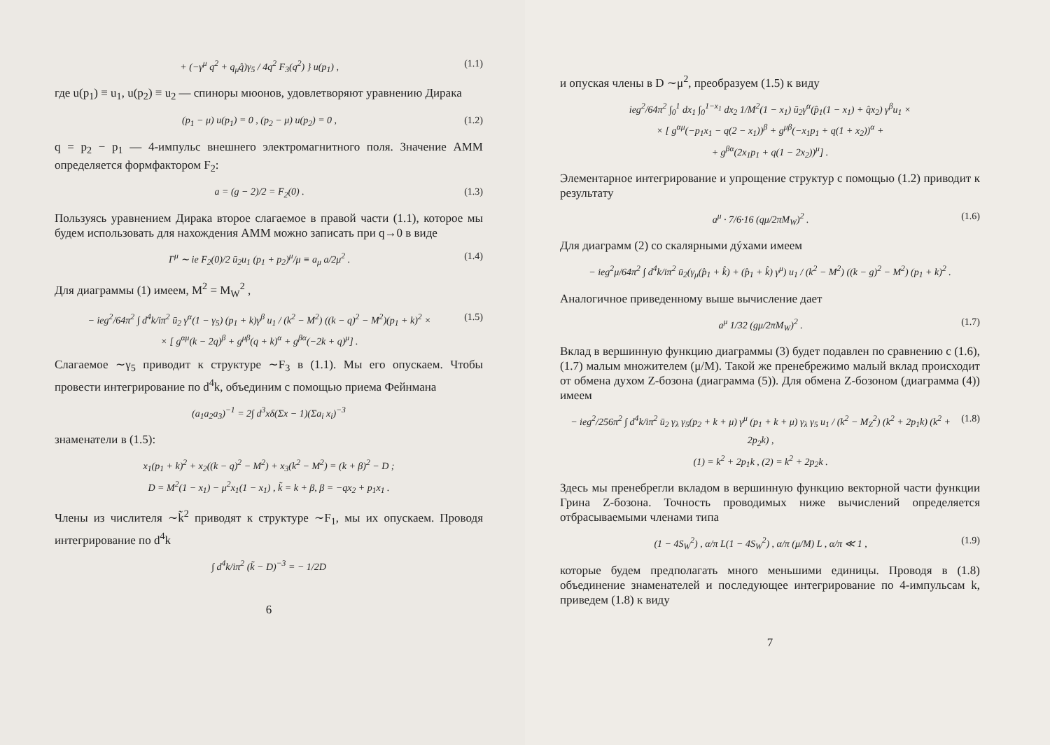+ (−γ<sup>μ</sup> q<sup>2</sup> + q<sub>μ</sub>q̂)γ<sub>5</sub> / 4q<sup>2</sup> F<sub>3</sub>(q<sup>2</sup>) } u(p<sub>1</sub>) , (1.1)
где u(p<sub>1</sub>) ≡ u<sub>1</sub>, u(p<sub>2</sub>) ≡ u<sub>2</sub> — спиноры мюонов, удовлетворяют уравнению Дирака
(p<sub>1</sub> − μ) u(p<sub>1</sub>) = 0 , (p<sub>2</sub> − μ) u(p<sub>2</sub>) = 0 , (1.2)
q = p<sub>2</sub> − p<sub>1</sub> — 4-импульс внешнего электромагнитного поля. Значение АММ определяется формфактором F<sub>2</sub>:
a = (g − 2)/2 = F<sub>2</sub>(0) . (1.3)
Пользуясь уравнением Дирака второе слагаемое в правой части (1.1), которое мы будем использовать для нахождения АММ можно записать при q→0 в виде
Γ<sup>μ</sup> ∼ ie F<sub>2</sub>(0)/2 ū<sub>2</sub>u<sub>1</sub> (p<sub>1</sub> + p<sub>2</sub>)<sup>μ</sup>/μ ≡ a<sub>μ</sub> a/2μ<sup>2</sup> . (1.4)
Для диаграммы (1) имеем, M<sup>2</sup> = M<sub>W</sub><sup>2</sup> ,
− ieg<sup>2</sup>/64π<sup>2</sup> ∫ d<sup>4</sup>k/iπ<sup>2</sup> ū<sub>2</sub> γ<sup>α</sup>(1 − γ<sub>5</sub>) (p<sub>1</sub> + k)γ<sup>β</sup> u<sub>1</sub> / (k<sup>2</sup> − M<sup>2</sup>) ((k − q)<sup>2</sup> − M<sup>2</sup>)(p<sub>1</sub> + k)<sup>2</sup> ×
× [ g<sup>αμ</sup>(k − 2q)<sup>β</sup> + g<sup>μβ</sup>(q + k)<sup>α</sup> + g<sup>βα</sup>(−2k + q)<sup>μ</sup>] . (1.5)
Слагаемое ∼γ<sub>5</sub> приводит к структуре ∼F<sub>3</sub> в (1.1). Мы его опускаем. Чтобы провести интегрирование по d<sup>4</sup>k, объединим с помощью приема Фейнмана
(a<sub>1</sub>a<sub>2</sub>a<sub>3</sub>)<sup>−1</sup> = 2∫ d<sup>3</sup>xδ(Σx − 1)(Σa<sub>i</sub> x<sub>i</sub>)<sup>−3</sup>
знаменатели в (1.5):
x<sub>1</sub>(p<sub>1</sub> + k)<sup>2</sup> + x<sub>2</sub>((k − q)<sup>2</sup> − M<sup>2</sup>) + x<sub>3</sub>(k<sup>2</sup> − M<sup>2</sup>) = (k + β)<sup>2</sup> − D ;
D = M<sup>2</sup>(1 − x<sub>1</sub>) − μ<sup>2</sup>x<sub>1</sub>(1 − x<sub>1</sub>) , k̃ = k + β, β = −qx<sub>2</sub> + p<sub>1</sub>x<sub>1</sub> .
Члены из числителя ∼k̃<sup>2</sup> приводят к структуре ∼F<sub>1</sub>, мы их опускаем. Проводя интегрирование по d<sup>4</sup>k
∫ d<sup>4</sup>k/iπ<sup>2</sup> (k̃ − D)<sup>−3</sup> = − 1/2D
6
и опуская члены в D ∼μ<sup>2</sup>, преобразуем (1.5) к виду
ieg<sup>2</sup>/64π<sup>2</sup> ∫<sub>0</sub><sup>1</sup> dx<sub>1</sub> ∫<sub>0</sub><sup>1−x<sub>1</sub></sup> dx<sub>2</sub> 1/M<sup>2</sup>(1 − x<sub>1</sub>) ū<sub>2</sub>γ<sup>α</sup>(p̂<sub>1</sub>(1 − x<sub>1</sub>) + q̂x<sub>2</sub>) γ<sup>β</sup>u<sub>1</sub> ×
× [ g<sup>αμ</sup>(−p<sub>1</sub>x<sub>1</sub> − q(2 − x<sub>1</sub>))<sup>β</sup> + g<sup>μβ</sup>(−x<sub>1</sub>p<sub>1</sub> + q(1 + x<sub>2</sub>))<sup>α</sup> +
+ g<sup>βα</sup>(2x<sub>1</sub>p<sub>1</sub> + q(1 − 2x<sub>2</sub>))<sup>μ</sup>] .
Элементарное интегрирование и упрощение структур с помощью (1.2) приводит к результату
a<sup>μ</sup> · 7/6·16 (qμ/2πM<sub>W</sub>)<sup>2</sup> . (1.6)
Для диаграмм (2) со скалярными дýхами имеем
− ieg<sup>2</sup>μ/64π<sup>2</sup> ∫ d<sup>4</sup>k/iπ<sup>2</sup> ū<sub>2</sub>(γ<sub>μ</sub>(p̂<sub>1</sub> + k̂) + (p̂<sub>1</sub> + k̂) γ<sup>μ</sup>) u<sub>1</sub> / (k<sup>2</sup> − M<sup>2</sup>) ((k − g)<sup>2</sup> − M<sup>2</sup>) (p<sub>1</sub> + k)<sup>2</sup> .
Аналогичное приведенному выше вычисление дает
a<sup>μ</sup> 1/32 (gμ/2πM<sub>W</sub>)<sup>2</sup> . (1.7)
Вклад в вершинную функцию диаграммы (3) будет подавлен по сравнению с (1.6), (1.7) малым множителем (μ/M). Такой же пренебрежимо малый вклад происходит от обмена духом Z-бозона (диаграмма (5)). Для обмена Z-бозоном (диаграмма (4)) имеем
− ieg<sup>2</sup>/256π<sup>2</sup> ∫ d<sup>4</sup>k/iπ<sup>2</sup> ū<sub>2</sub> γ<sub>λ</sub> γ<sub>5</sub>(p<sub>2</sub> + k + μ) γ<sup>μ</sup> (p<sub>1</sub> + k + μ) γ<sub>λ</sub> γ<sub>5</sub> u<sub>1</sub> / (k<sup>2</sup> − M<sub>Z</sub><sup>2</sup>) (k<sup>2</sup> + 2p<sub>1</sub>k) (k<sup>2</sup> + 2p<sub>2</sub>k) ,
(1) = k<sup>2</sup> + 2p<sub>1</sub>k , (2) = k<sup>2</sup> + 2p<sub>2</sub>k . (1.8)
Здесь мы пренебрегли вкладом в вершинную функцию векторной части функции Грина Z-бозона. Точность проводимых ниже вычислений определяется отбрасываемыми членами типа
(1 − 4S<sub>W</sub><sup>2</sup>) , α/π L(1 − 4S<sub>W</sub><sup>2</sup>) , α/π (μ/M) L , α/π ≪ 1 , (1.9)
которые будем предполагать много меньшими единицы. Проводя в (1.8) объединение знаменателей и последующее интегрирование по 4-импульсам k, приведем (1.8) к виду
7